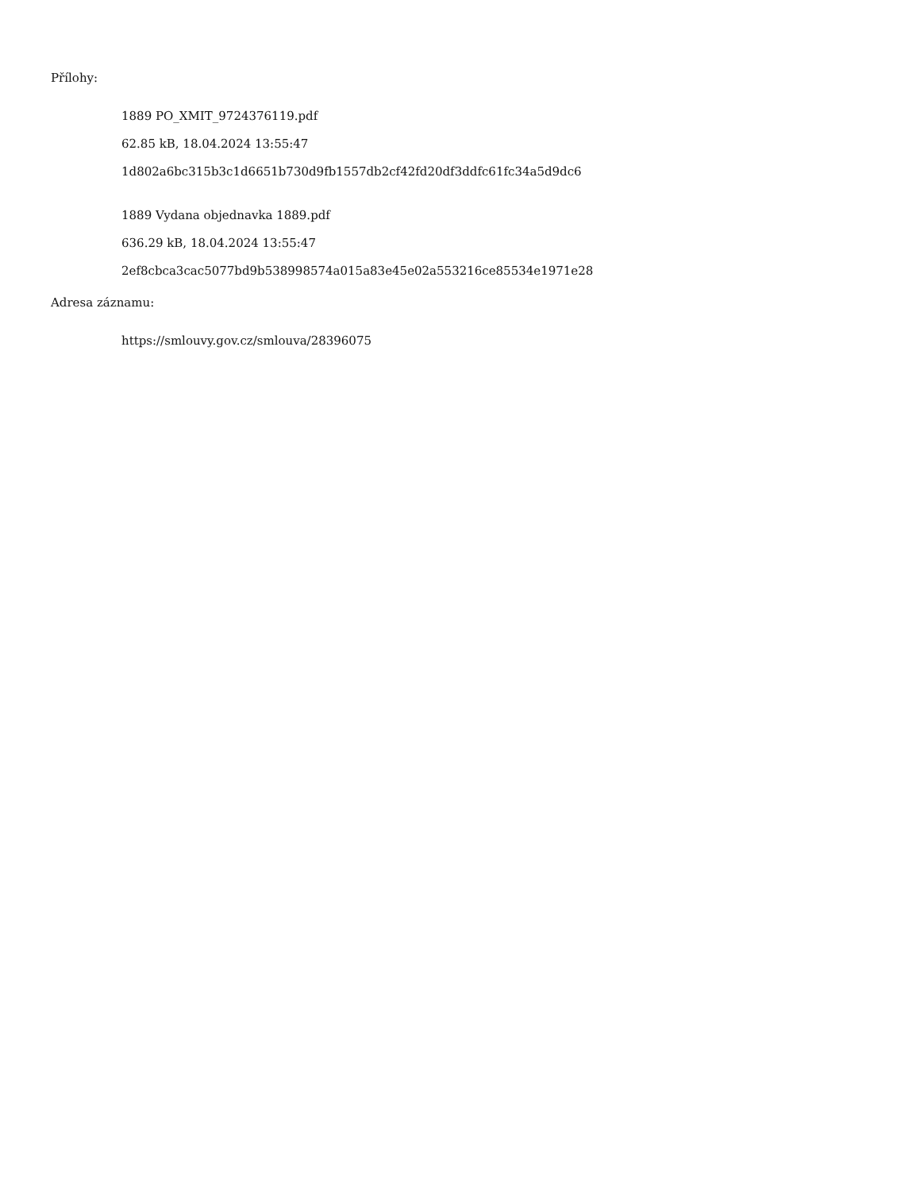Přílohy:
1889 PO_XMIT_9724376119.pdf
62.85 kB, 18.04.2024 13:55:47
1d802a6bc315b3c1d6651b730d9fb1557db2cf42fd20df3ddfc61fc34a5d9dc6
1889 Vydana objednavka 1889.pdf
636.29 kB, 18.04.2024 13:55:47
2ef8cbca3cac5077bd9b538998574a015a83e45e02a553216ce85534e1971e28
Adresa záznamu:
https://smlouvy.gov.cz/smlouva/28396075